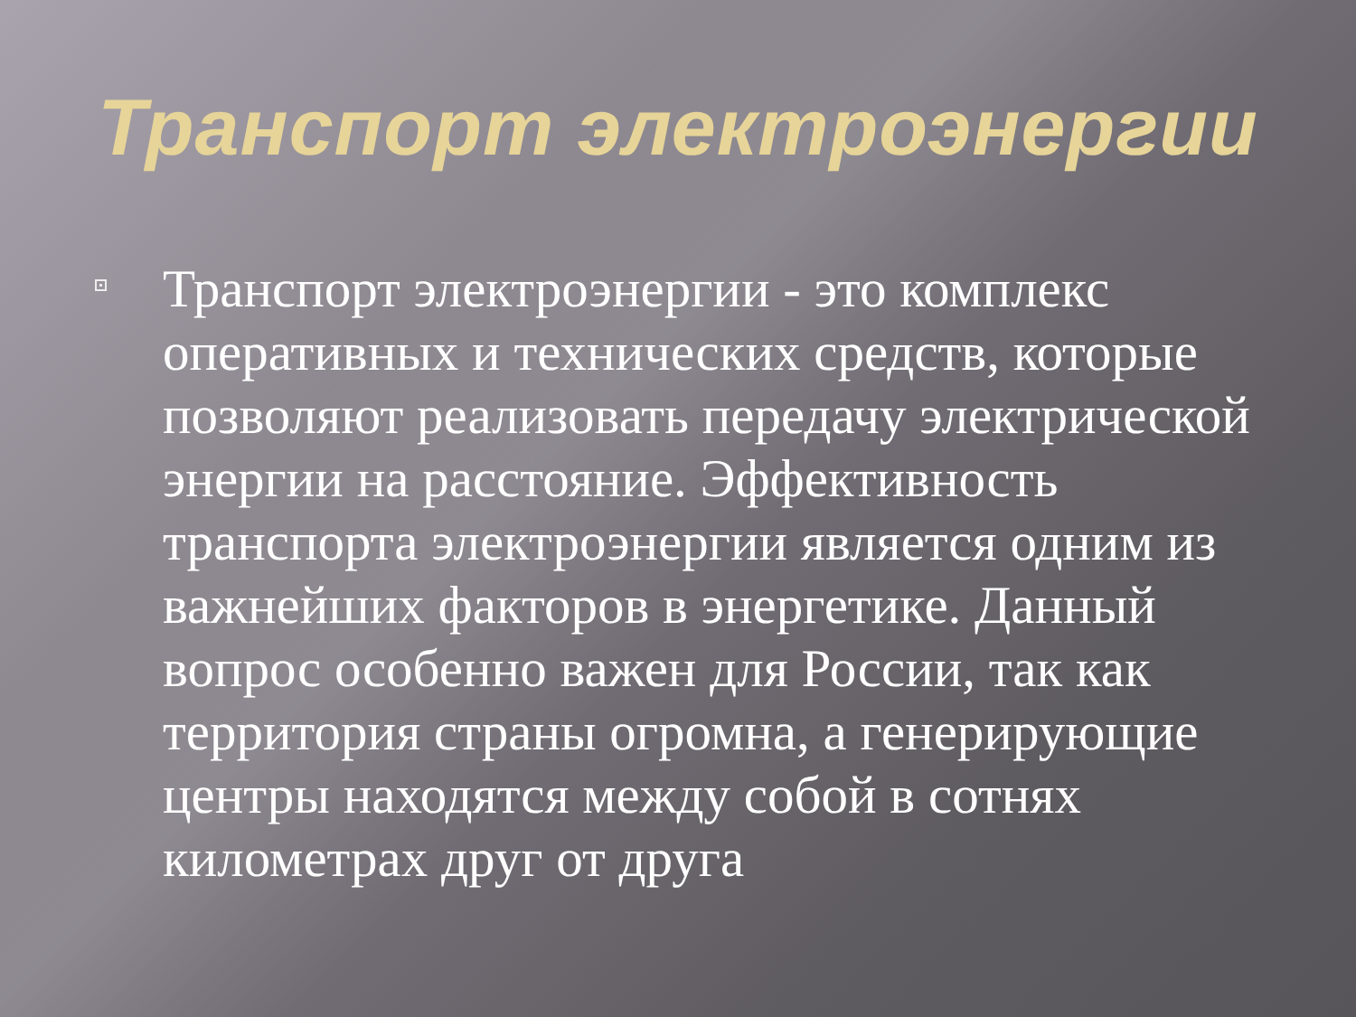Транспорт электроэнергии
Транспорт электроэнергии - это комплекс оперативных и технических средств, которые позволяют реализовать передачу электрической энергии на расстояние. Эффективность транспорта электроэнергии является одним из важнейших факторов в энергетике. Данный вопрос особенно важен для России, так как территория страны огромна, а генерирующие центры находятся между собой в сотнях километрах друг от друга